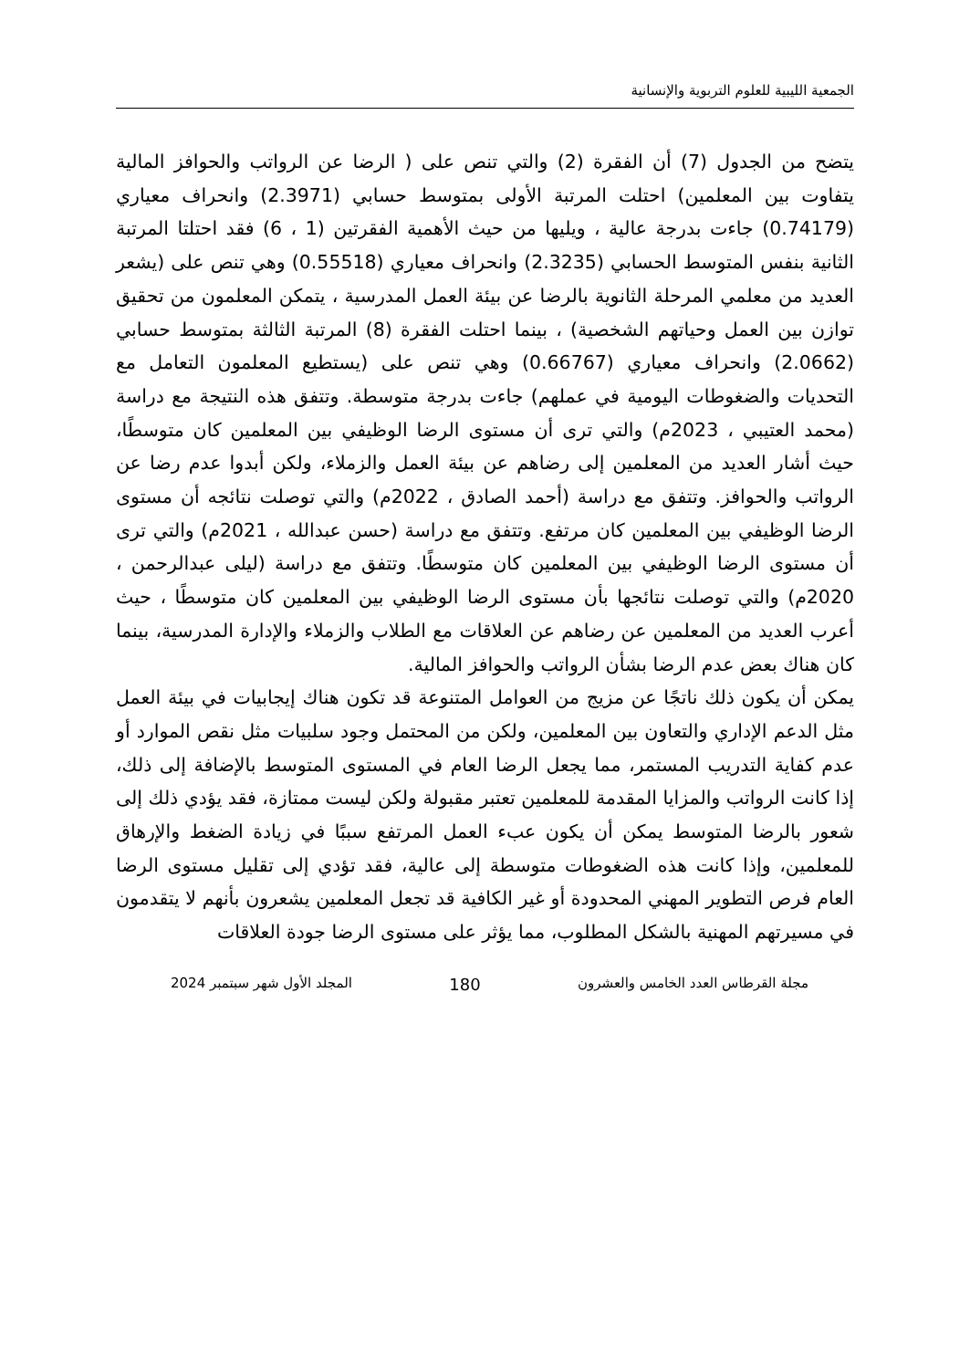الجمعية الليبية للعلوم التربوية والإنسانية
يتضح من الجدول (7) أن الفقرة (2) والتي تنص على ( الرضا عن الرواتب والحوافز المالية يتفاوت بين المعلمين) احتلت المرتبة الأولى بمتوسط حسابي (2.3971) وانحراف معياري (0.74179) جاءت بدرجة عالية ، ويليها من حيث الأهمية الفقرتين (1 ، 6) فقد احتلتا المرتبة الثانية بنفس المتوسط الحسابي (2.3235) وانحراف معياري (0.55518) وهي تنص على (يشعر العديد من معلمي المرحلة الثانوية بالرضا عن بيئة العمل المدرسية ، يتمكن المعلمون من تحقيق توازن بين العمل وحياتهم الشخصية) ، بينما احتلت الفقرة (8) المرتبة الثالثة بمتوسط حسابي (2.0662) وانحراف معياري (0.66767) وهي تنص على (يستطيع المعلمون التعامل مع التحديات والضغوطات اليومية في عملهم) جاءت بدرجة متوسطة. وتتفق هذه النتيجة مع دراسة (محمد العتيبي ، 2023م) والتي ترى أن مستوى الرضا الوظيفي بين المعلمين كان متوسطًا، حيث أشار العديد من المعلمين إلى رضاهم عن بيئة العمل والزملاء، ولكن أبدوا عدم رضا عن الرواتب والحوافز. وتتفق مع دراسة (أحمد الصادق ، 2022م) والتي توصلت نتائجه أن مستوى الرضا الوظيفي بين المعلمين كان مرتفع. وتتفق مع دراسة (حسن عبدالله ، 2021م) والتي ترى أن مستوى الرضا الوظيفي بين المعلمين كان متوسطًا. وتتفق مع دراسة (ليلى عبدالرحمن ، 2020م) والتي توصلت نتائجها بأن مستوى الرضا الوظيفي بين المعلمين كان متوسطًا ، حيث أعرب العديد من المعلمين عن رضاهم عن العلاقات مع الطلاب والزملاء والإدارة المدرسية، بينما كان هناك بعض عدم الرضا بشأن الرواتب والحوافز المالية.
يمكن أن يكون ذلك ناتجًا عن مزيج من العوامل المتنوعة قد تكون هناك إيجابيات في بيئة العمل مثل الدعم الإداري والتعاون بين المعلمين، ولكن من المحتمل وجود سلبيات مثل نقص الموارد أو عدم كفاية التدريب المستمر، مما يجعل الرضا العام في المستوى المتوسط بالإضافة إلى ذلك، إذا كانت الرواتب والمزايا المقدمة للمعلمين تعتبر مقبولة ولكن ليست ممتازة، فقد يؤدي ذلك إلى شعور بالرضا المتوسط يمكن أن يكون عبء العمل المرتفع سببًا في زيادة الضغط والإرهاق للمعلمين، وإذا كانت هذه الضغوطات متوسطة إلى عالية، فقد تؤدي إلى تقليل مستوى الرضا العام فرص التطوير المهني المحدودة أو غير الكافية قد تجعل المعلمين يشعرون بأنهم لا يتقدمون في مسيرتهم المهنية بالشكل المطلوب، مما يؤثر على مستوى الرضا جودة العلاقات
مجلة القرطاس العدد الخامس والعشرون 180 المجلد الأول شهر سبتمبر 2024